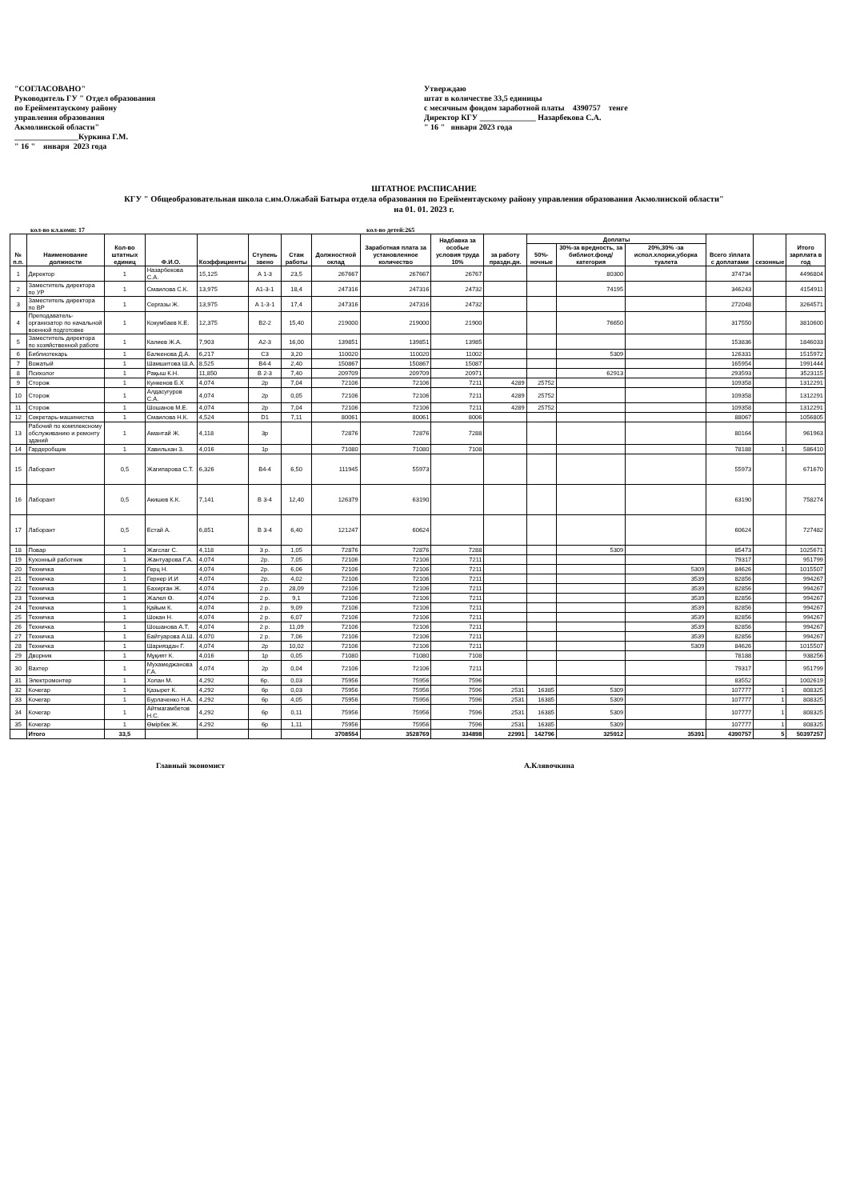"СОГЛАСОВАНО"
Руководитель ГУ " Отдел образования
по Ерейментаускому району
управления образования
Акмолинской области"
________________Куркина Г.М.
" 16 " января 2023 года
Утверждаю
штат в количестве 33,5 единицы
с месячным фондом заработной платы 4390757 тенге
Директор КГУ ______________ Назарбекова С.А.
" 16 " января 2023 года
ШТАТНОЕ РАСПИСАНИЕ
КГУ " Общеобразовательная школа с.им.Олжабай Батыра отдела образования по Ерейментаускому району управления образования Акмолинской области"
на 01. 01. 2023 г.
кол-во кл.комп: 17 кол-во детей:265
| № п.п. | Наименование должности | Кол-во штатных единиц | Ф.И.О. | Коэффициенты | Ступень звено | Стаж работы | Должностной оклад | Заработная плата за установленное количество | Надбавка за особые условия труда 10% | за работу праздн.дн. | Доплаты | | | Всего з\плата с доплатами | сезонные | Итого зарплата в год |
| --- | --- | --- | --- | --- | --- | --- | --- | --- | --- | --- | --- | --- | --- | --- | --- | --- |
| | | | | | | | | | | | 50%-ночные | 30%-за вредность, за библиот.фонд/категория | 20%,30% -за испол.хлорки,уборка туалета | | | |
| 1 | Директор | 1 | Назарбекова С.А. | 15,125 | А 1-3 | 23,5 | 267667 | 267667 | 26767 | | | 80300 | | 374734 | | 4496804 |
| 2 | Заместитель директора по УР | 1 | Смаилова С.К. | 13,975 | А1-3-1 | 18,4 | 247316 | 247316 | 24732 | | | 74195 | | 346243 | | 4154911 |
| 3 | Заместитель директора по ВР | 1 | Серғазы Ж. | 13,975 | А 1-3-1 | 17,4 | 247316 | 247316 | 24732 | | | | | 272048 | | 3264571 |
| 4 | Преподаватель-организатор по начальной военной подготовке | 1 | Кокумбаев К.Е. | 12,375 | В2-2 | 15,40 | 219000 | 219000 | 21900 | | | 76650 | | 317550 | | 3810600 |
| 5 | Заместитель директора по хозяйственной работе | 1 | Калиев Ж.А. | 7,903 | А2-3 | 16,00 | 139851 | 139851 | 13985 | | | | | 153836 | | 1846033 |
| 6 | Библиотекарь | 1 | Балкенова Д.А. | 6,217 | С3 | 3,20 | 110020 | 110020 | 11002 | | | 5309 | | 126331 | | 1515972 |
| 7 | Вожатый | 1 | Шамшитова Ш.А. | 8,525 | В4-4 | 2,40 | 150867 | 150867 | 15087 | | | | | 165954 | | 1991444 |
| 8 | Психолог | 1 | Рақыш К.Н. | 11,850 | В 2-3 | 7,40 | 209709 | 209709 | 20971 | | | 62913 | | 293593 | | 3523115 |
| 9 | Сторож | 1 | Кункенов Б.Х | 4,074 | 2р | 7,04 | 72106 | 72106 | 7211 | 4289 | 25752 | | | 109358 | | 1312291 |
| 10 | Сторож | 1 | Алдасугуров С.А. | 4,074 | 2р | 0,05 | 72106 | 72106 | 7211 | 4289 | 25752 | | | 109358 | | 1312291 |
| 11 | Сторож | 1 | Шошанов М.Е. | 4,074 | 2р | 7,04 | 72106 | 72106 | 7211 | 4289 | 25752 | | | 109358 | | 1312291 |
| 12 | Секретарь-машинистка | 1 | Смаилова Н.К. | 4,524 | D1 | 7,11 | 80061 | 80061 | 8006 | | | | | 88067 | | 1056805 |
| 13 | Рабочий по комплексному обслуживанию и ремонту зданий | 1 | Амантай Ж. | 4,118 | 3р | | 72876 | 72876 | 7288 | | | | | 80164 | | 961963 |
| 14 | Гардеробщик | 1 | Хавильхан З. | 4,016 | 1р | | 71080 | 71080 | 7108 | | | | | 78188 | 1 | 586410 |
| 15 | Лаборант | 0,5 | Жагипарова С.Т. | 6,326 | В4-4 | 6,50 | 111945 | 55973 | | | | | | 55973 | | 671670 |
| 16 | Лаборант | 0,5 | Акишев К.К. | 7,141 | В 3-4 | 12,40 | 126379 | 63190 | | | | | | 63190 | | 758274 |
| 17 | Лаборант | 0,5 | Естай А. | 6,851 | В 3-4 | 6,40 | 121247 | 60624 | | | | | | 60624 | | 727482 |
| 18 | Повар | 1 | Жагслаг С. | 4,118 | 3 р. | 1,05 | 72876 | 72876 | 7288 | | | 5309 | | 85473 | | 1025671 |
| 19 | Кухонный работник | 1 | Жантуарова Г.А. | 4,074 | 2р. | 7,05 | 72106 | 72106 | 7211 | | | | | 79317 | | 951799 |
| 20 | Техничка | 1 | Герц Н. | 4,074 | 2р. | 6,06 | 72106 | 72106 | 7211 | | | | 5309 | 84626 | | 1015507 |
| 21 | Техничка | 1 | Гернер И.И | 4,074 | 2р. | 4,02 | 72106 | 72106 | 7211 | | | | 3539 | 82856 | | 994267 |
| 22 | Техничка | 1 | Бахирган Ж. | 4,074 | 2 р. | 28,09 | 72106 | 72106 | 7211 | | | | 3539 | 82856 | | 994267 |
| 23 | Техничка | 1 | Жалел Ө. | 4,074 | 2 р. | 9,1 | 72106 | 72106 | 7211 | | | | 3539 | 82856 | | 994267 |
| 24 | Техничка | 1 | Қайым К. | 4,074 | 2 р. | 9,09 | 72106 | 72106 | 7211 | | | | 3539 | 82856 | | 994267 |
| 25 | Техничка | 1 | Шокан Н. | 4,074 | 2 р. | 6,07 | 72106 | 72106 | 7211 | | | | 3539 | 82856 | | 994267 |
| 26 | Техничка | 1 | Шошанова А.Т. | 4,074 | 2 р. | 11,09 | 72106 | 72106 | 7211 | | | | 3539 | 82856 | | 994267 |
| 27 | Техничка | 1 | Байтуарова А.Ш. | 4,070 | 2 р. | 7,06 | 72106 | 72106 | 7211 | | | | 3539 | 82856 | | 994267 |
| 28 | Техничка | 1 | Шарияздан Г. | 4,074 | 2р | 10,02 | 72106 | 72106 | 7211 | | | | 5309 | 84626 | | 1015507 |
| 29 | Дворник | 1 | Мұқият К. | 4,016 | 1р | 0,05 | 71080 | 71080 | 7108 | | | | | 78188 | | 938256 |
| 30 | Вахтер | 1 | Мухамеджанова Г.А. | 4,074 | 2р | 0,04 | 72106 | 72106 | 7211 | | | | | 79317 | | 951799 |
| 31 | Электромонтер | 1 | Хопан М. | 4,292 | 6р. | 0,03 | 75956 | 75956 | 7596 | | | | | 83552 | | 1002619 |
| 32 | Кочегар | 1 | Қазырет К. | 4,292 | 6р | 0,03 | 75956 | 75956 | 7596 | 2531 | 16385 | 5309 | | 107777 | 1 | 808325 |
| 33 | Кочегар | 1 | Бурлаченко Н.А. | 4,292 | 6р | 4,05 | 75956 | 75956 | 7596 | 2531 | 16385 | 5309 | | 107777 | 1 | 808325 |
| 34 | Кочегар | 1 | Айтмагамбетов Н.С. | 4,292 | 6р | 0,11 | 75956 | 75956 | 7596 | 2531 | 16385 | 5309 | | 107777 | 1 | 808325 |
| 35 | Кочегар | 1 | Өмірбек Ж. | 4,292 | 6р | 1,11 | 75956 | 75956 | 7596 | 2531 | 16385 | 5309 | | 107777 | 1 | 808325 |
| | Итого | 33,5 | | | | | 3708554 | 3528769 | 334898 | 22991 | 142796 | 325912 | 35391 | 4390757 | 5 | 50397257 |
Главный экономист А.Клявочкина